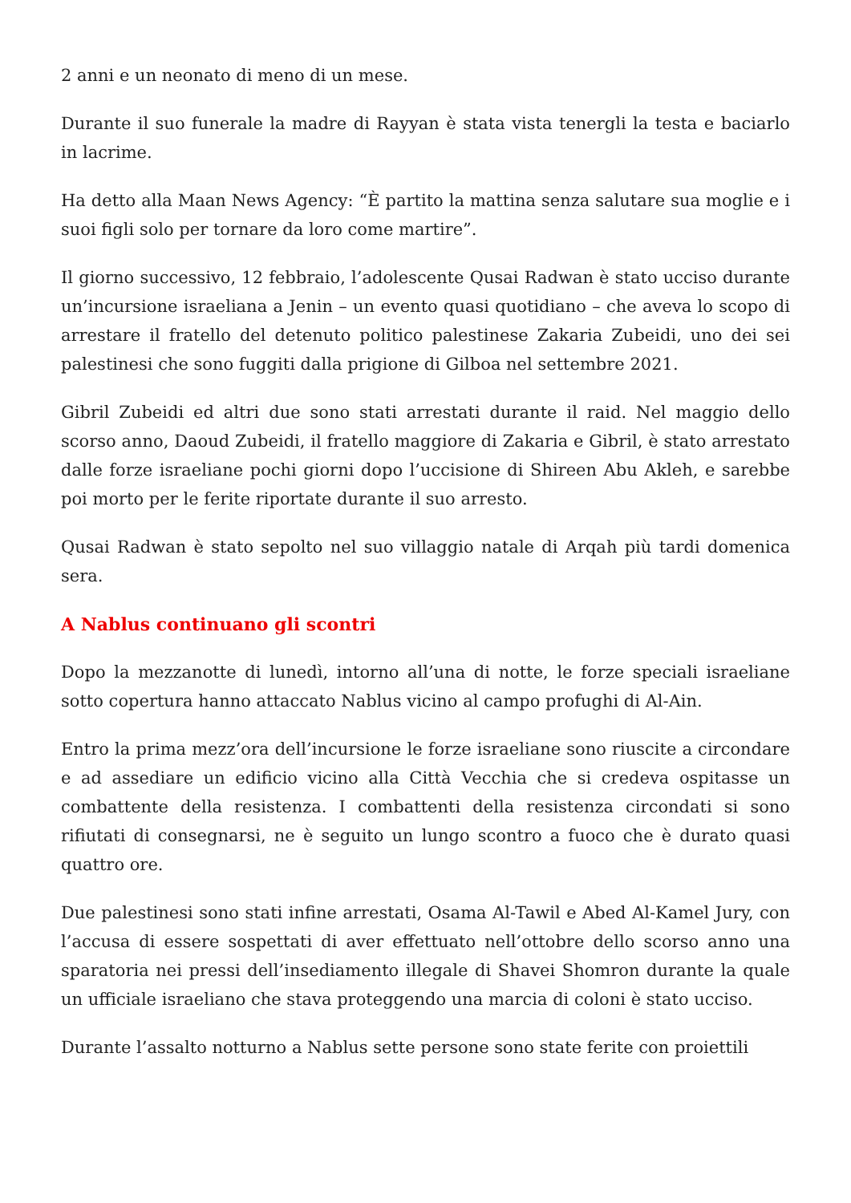2 anni e un neonato di meno di un mese.
Durante il suo funerale la madre di Rayyan è stata vista tenergli la testa e baciarlo in lacrime.
Ha detto alla Maan News Agency: “È partito la mattina senza salutare sua moglie e i suoi figli solo per tornare da loro come martire”.
Il giorno successivo, 12 febbraio, l’adolescente Qusai Radwan è stato ucciso durante un’incursione israeliana a Jenin – un evento quasi quotidiano – che aveva lo scopo di arrestare il fratello del detenuto politico palestinese Zakaria Zubeidi, uno dei sei palestinesi che sono fuggiti dalla prigione di Gilboa nel settembre 2021.
Gibril Zubeidi ed altri due sono stati arrestati durante il raid. Nel maggio dello scorso anno, Daoud Zubeidi, il fratello maggiore di Zakaria e Gibril, è stato arrestato dalle forze israeliane pochi giorni dopo l’uccisione di Shireen Abu Akleh, e sarebbe poi morto per le ferite riportate durante il suo arresto.
Qusai Radwan è stato sepolto nel suo villaggio natale di Arqah più tardi domenica sera.
A Nablus continuano gli scontri
Dopo la mezzanotte di lunedì, intorno all’una di notte, le forze speciali israeliane sotto copertura hanno attaccato Nablus vicino al campo profughi di Al-Ain.
Entro la prima mezz’ora dell’incursione le forze israeliane sono riuscite a circondare e ad assediare un edificio vicino alla Città Vecchia che si credeva ospitasse un combattente della resistenza. I combattenti della resistenza circondati si sono rifiutati di consegnarsi, ne è seguito un lungo scontro a fuoco che è durato quasi quattro ore.
Due palestinesi sono stati infine arrestati, Osama Al-Tawil e Abed Al-Kamel Jury, con l’accusa di essere sospettati di aver effettuato nell’ottobre dello scorso anno una sparatoria nei pressi dell’insediamento illegale di Shavei Shomron durante la quale un ufficiale israeliano che stava proteggendo una marcia di coloni è stato ucciso.
Durante l’assalto notturno a Nablus sette persone sono state ferite con proiettili